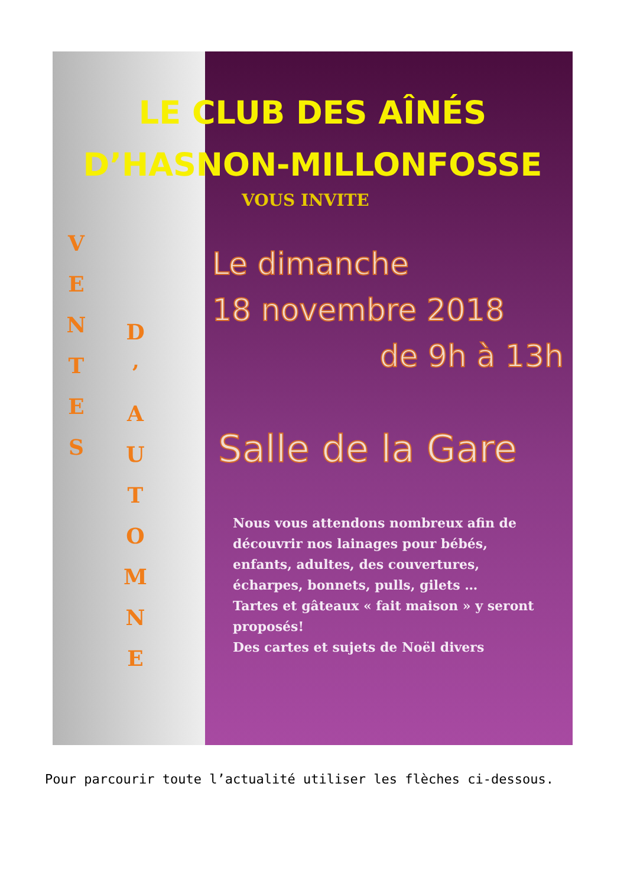LE CLUB DES AÎNÉS
D’HASNON-MILLONFOSSE
V
E
N
T
E
S
D
’
A
U
T
O
M
N
E
VOUS INVITE
Le dimanche
18 novembre 2018
de 9h à 13h
Salle de la Gare
Nous vous attendons nombreux afin de découvrir nos lainages pour bébés, enfants, adultes, des couvertures, écharpes, bonnets, pulls, gilets …
Tartes et gâteaux « fait maison » y seront proposés!
Des cartes et sujets de Noël divers
Pour parcourir toute l’actualité utiliser les flèches ci-dessous.